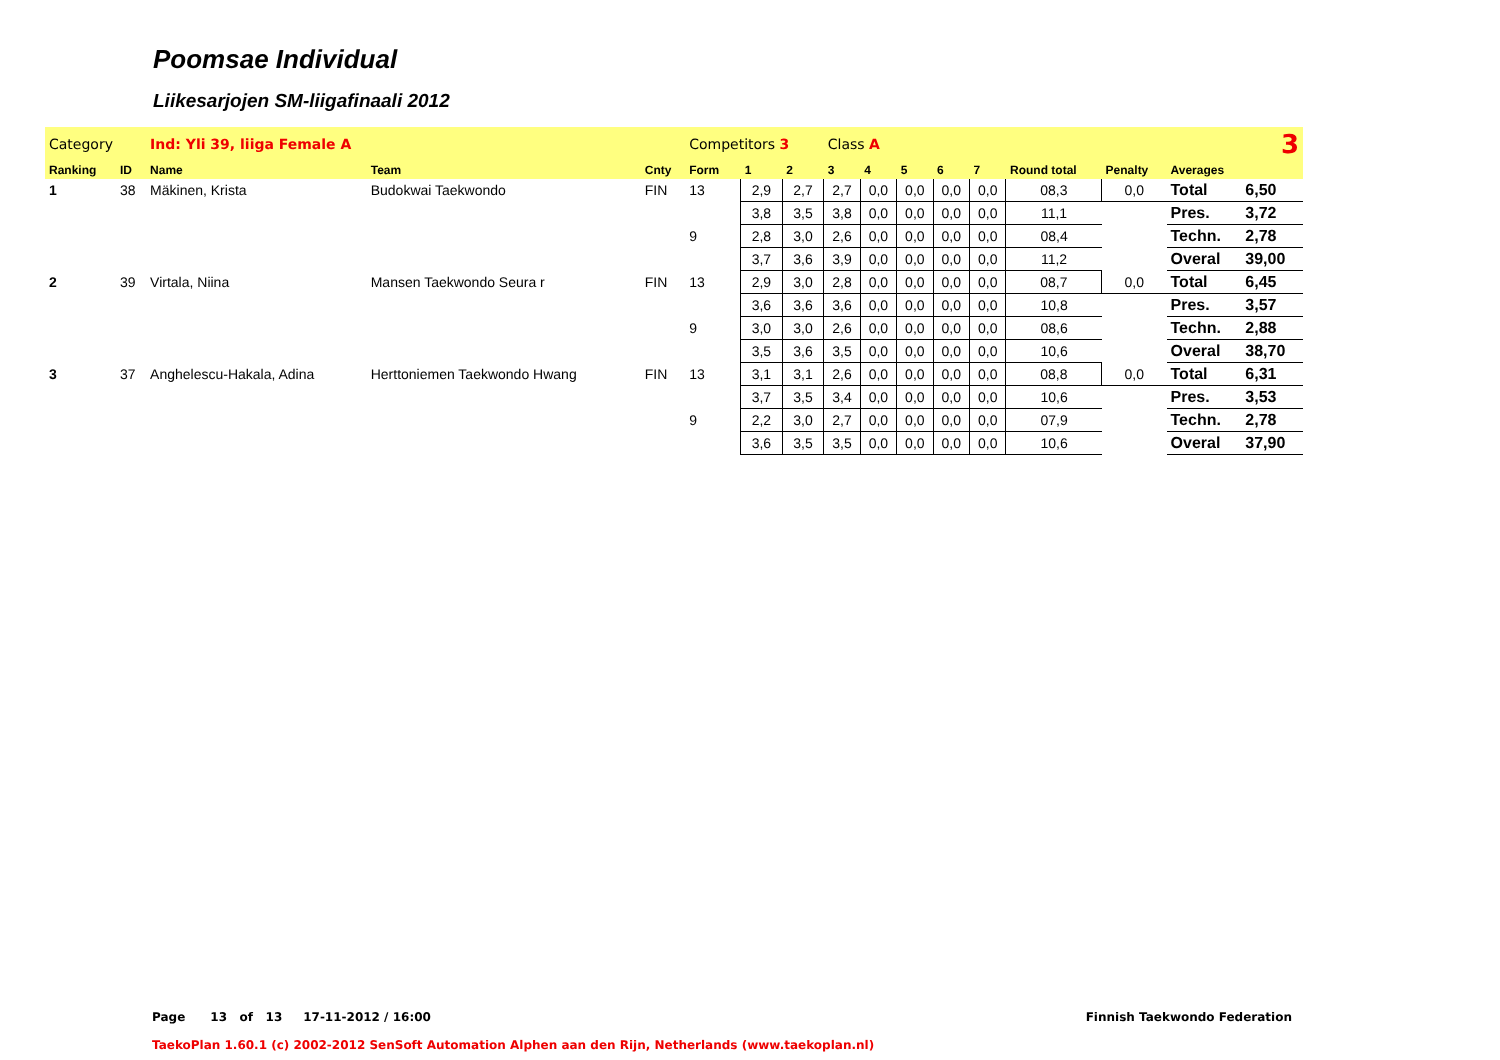Poomsae Individual
Liikesarjojen SM-liigafinaali 2012
| Category | | Ind: Yli 39, liiga Female A | | | Competitors 3 | | | Class A | | | 3 | | | | | |
| Ranking | ID | Name | Team | Cnty | Form | 1 | 2 | 3 | 4 | 5 | 6 | 7 | Round total | Penalty | Averages | |
| 1 | 38 | Mäkinen, Krista | Budokwai Taekwondo | FIN | 13 | 2,9 | 2,7 | 2,7 | 0,0 | 0,0 | 0,0 | 0,0 | 08,3 | 0,0 | Total | 6,50 |
| | | | | | | 3,8 | 3,5 | 3,8 | 0,0 | 0,0 | 0,0 | 0,0 | 11,1 | | Pres. | 3,72 |
| | | | | | 9 | 2,8 | 3,0 | 2,6 | 0,0 | 0,0 | 0,0 | 0,0 | 08,4 | | Techn. | 2,78 |
| | | | | | | 3,7 | 3,6 | 3,9 | 0,0 | 0,0 | 0,0 | 0,0 | 11,2 | | Overal | 39,00 |
| 2 | 39 | Virtala, Niina | Mansen Taekwondo Seura r | FIN | 13 | 2,9 | 3,0 | 2,8 | 0,0 | 0,0 | 0,0 | 0,0 | 08,7 | 0,0 | Total | 6,45 |
| | | | | | | 3,6 | 3,6 | 3,6 | 0,0 | 0,0 | 0,0 | 0,0 | 10,8 | | Pres. | 3,57 |
| | | | | | 9 | 3,0 | 3,0 | 2,6 | 0,0 | 0,0 | 0,0 | 0,0 | 08,6 | | Techn. | 2,88 |
| | | | | | | 3,5 | 3,6 | 3,5 | 0,0 | 0,0 | 0,0 | 0,0 | 10,6 | | Overal | 38,70 |
| 3 | 37 | Anghelescu-Hakala, Adina | Herttoniemen Taekwondo Hwang | FIN | 13 | 3,1 | 3,1 | 2,6 | 0,0 | 0,0 | 0,0 | 0,0 | 08,8 | 0,0 | Total | 6,31 |
| | | | | | | 3,7 | 3,5 | 3,4 | 0,0 | 0,0 | 0,0 | 0,0 | 10,6 | | Pres. | 3,53 |
| | | | | | 9 | 2,2 | 3,0 | 2,7 | 0,0 | 0,0 | 0,0 | 0,0 | 07,9 | | Techn. | 2,78 |
| | | | | | | 3,6 | 3,5 | 3,5 | 0,0 | 0,0 | 0,0 | 0,0 | 10,6 | | Overal | 37,90 |
Page 13 of 13 17-11-2012 / 16:00 Finnish Taekwondo Federation
TaekoPlan 1.60.1 (c) 2002-2012 SenSoft Automation Alphen aan den Rijn, Netherlands (www.taekoplan.nl)